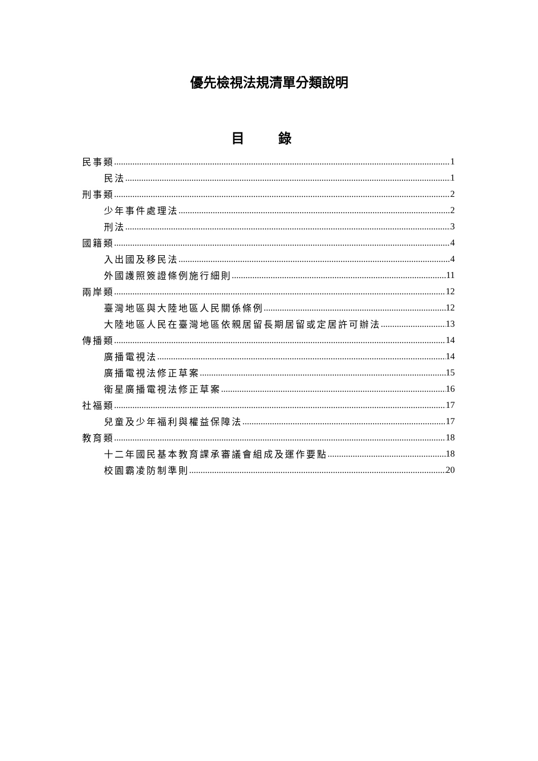優先檢視法規清單分類說明
目 錄
民事類 1
民法 1
刑事類 2
少年事件處理法 2
刑法 3
國籍類 4
入出國及移民法 4
外國護照簽證條例施行細則 11
兩岸類 12
臺灣地區與大陸地區人民關係條例 12
大陸地區人民在臺灣地區依親居留長期居留或定居許可辦法 13
傳播類 14
廣播電視法 14
廣播電視法修正草案 15
衛星廣播電視法修正草案 16
社福類 17
兒童及少年福利與權益保障法 17
教育類 18
十二年國民基本教育課承審議會組成及運作要點 18
校園霸凌防制準則 20